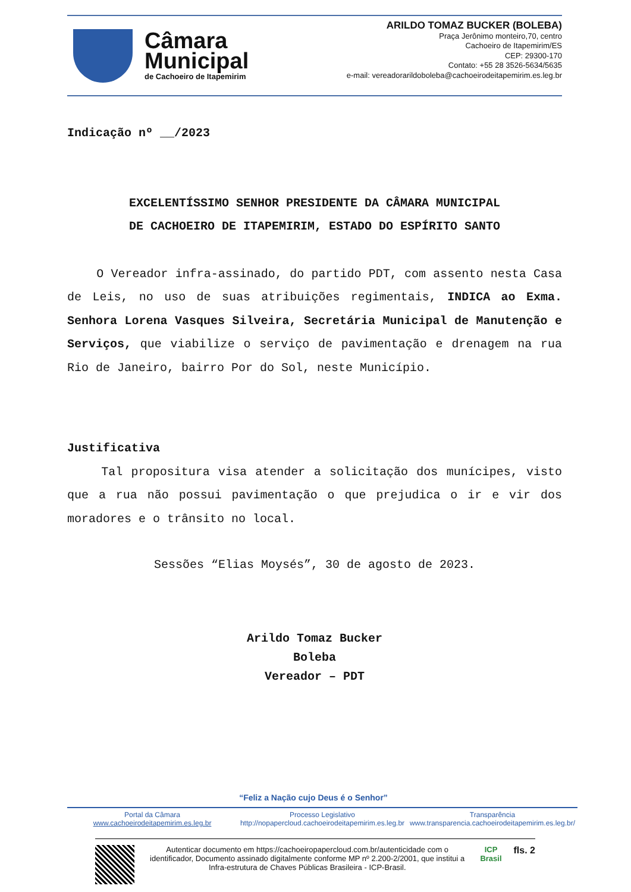Câmara
Municipal
de Cachoeiro de Itapemirim
ARILDO TOMAZ BUCKER (BOLEBA)
Praça Jerônimo monteiro,70, centro
Cachoeiro de Itapemirim/ES
CEP: 29300-170
Contato: +55 28 3526-5634/5635
e-mail: vereadorarildoboleba@cachoeirodeitapemirim.es.leg.br
Indicação nº __/2023
EXCELENTÍSSIMO SENHOR PRESIDENTE DA CÂMARA MUNICIPAL
DE CACHOEIRO DE ITAPEMIRIM, ESTADO DO ESPÍRITO SANTO
O Vereador infra-assinado, do partido PDT, com assento nesta Casa de Leis, no uso de suas atribuições regimentais, INDICA ao Exma. Senhora Lorena Vasques Silveira, Secretária Municipal de Manutenção e Serviços, que viabilize o serviço de pavimentação e drenagem na rua Rio de Janeiro, bairro Por do Sol, neste Município.
Justificativa
Tal propositura visa atender a solicitação dos munícipes, visto que a rua não possui pavimentação o que prejudica o ir e vir dos moradores e o trânsito no local.
Sessões “Elias Moysés”, 30 de agosto de 2023.
Arildo Tomaz Bucker
Boleba
Vereador – PDT
“Feliz a Nação cujo Deus é o Senhor”
Portal da Câmara
www.cachoeirodeitapemirim.es.leg.br
Processo Legislativo
http://nopapercloud.cachoeirodeitapemirim.es.leg.br
Transparência
www.transparencia.cachoeirodeitapemirim.es.leg.br/
Autenticar documento em https://cachoeiropapercloud.com.br/autenticidade com o identificador, Documento assinado digitalmente conforme MP nº 2.200-2/2001, que institui a Infra-estrutura de Chaves Públicas Brasileira - ICP-Brasil.
ICP
Brasil
fls. 2